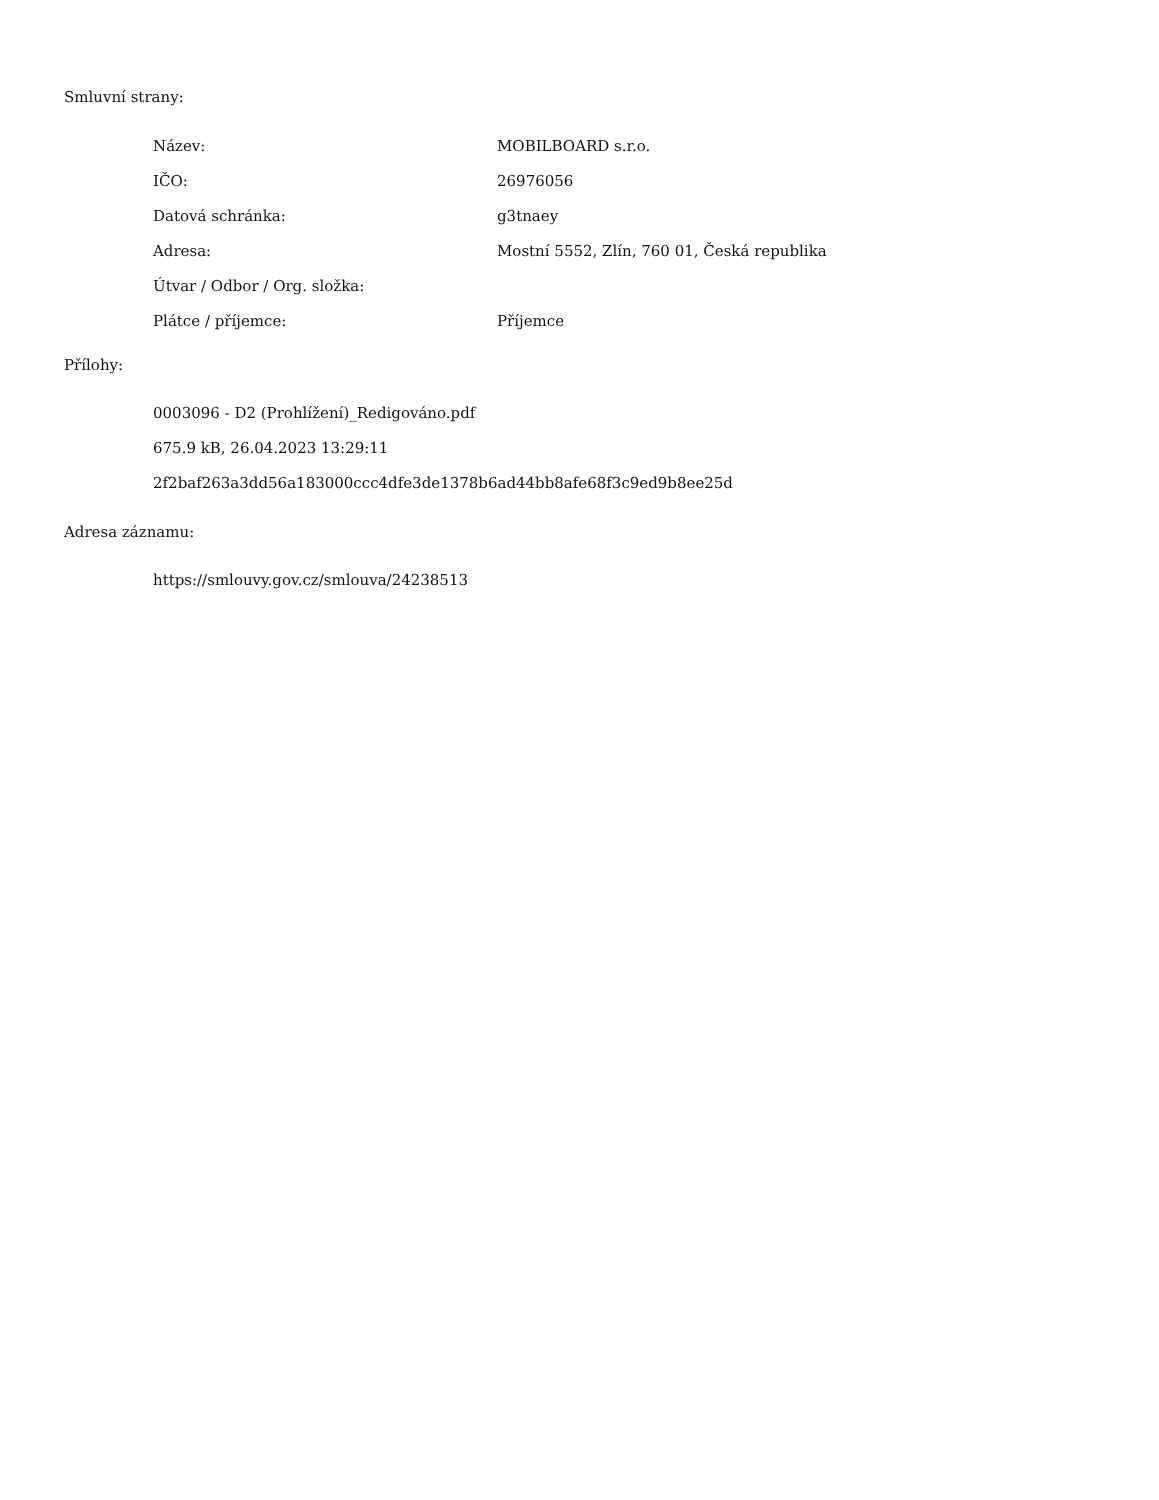Smluvní strany:
| Název: | MOBILBOARD s.r.o. |
| IČO: | 26976056 |
| Datová schránka: | g3tnaey |
| Adresa: | Mostní 5552, Zlín, 760 01, Česká republika |
| Útvar / Odbor / Org. složka: | |
| Plátce / příjemce: | Příjemce |
Přílohy:
0003096 - D2 (Prohlížení)_Redigováno.pdf
675.9 kB, 26.04.2023 13:29:11
2f2baf263a3dd56a183000ccc4dfe3de1378b6ad44bb8afe68f3c9ed9b8ee25d
Adresa záznamu:
https://smlouvy.gov.cz/smlouva/24238513